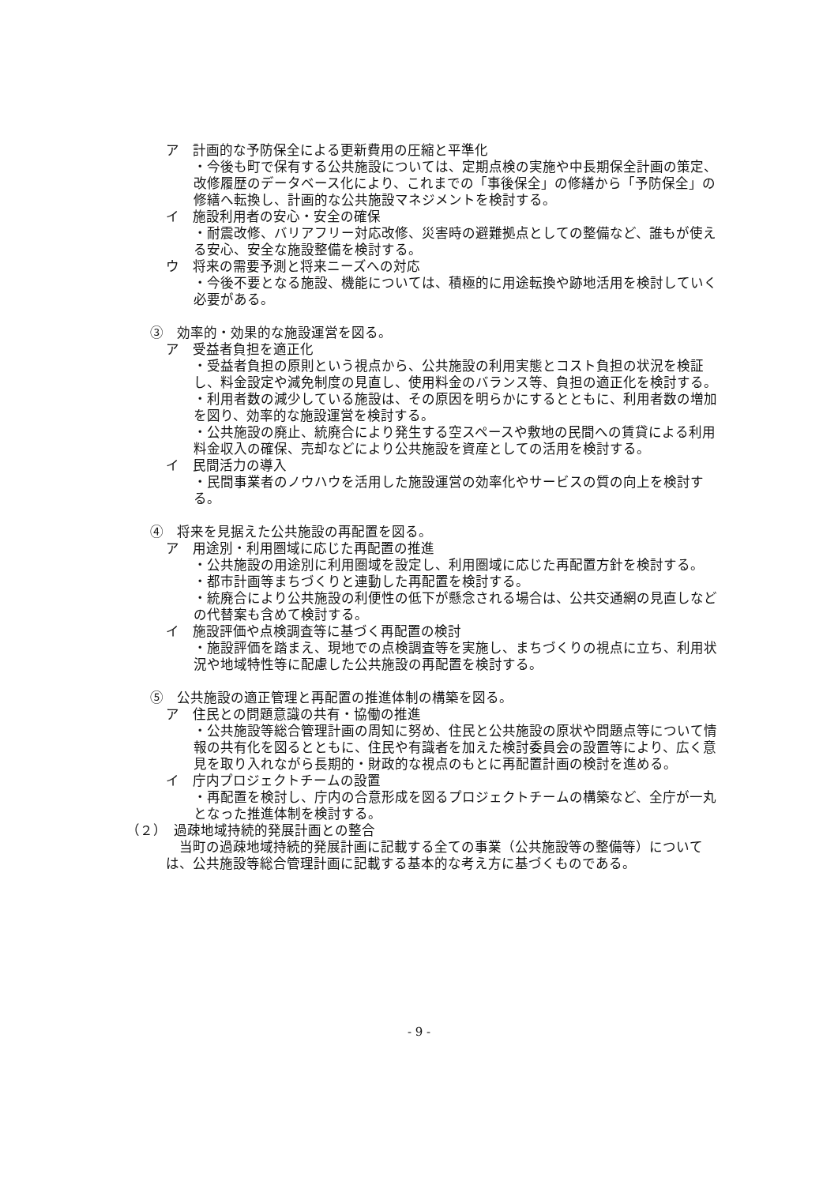ア　計画的な予防保全による更新費用の圧縮と平準化
・今後も町で保有する公共施設については、定期点検の実施や中長期保全計画の策定、改修履歴のデータベース化により、これまでの「事後保全」の修繕から「予防保全」の修繕へ転換し、計画的な公共施設マネジメントを検討する。
イ　施設利用者の安心・安全の確保
・耐震改修、バリアフリー対応改修、災害時の避難拠点としての整備など、誰もが使える安心、安全な施設整備を検討する。
ウ　将来の需要予測と将来ニーズへの対応
・今後不要となる施設、機能については、積極的に用途転換や跡地活用を検討していく必要がある。
③　効率的・効果的な施設運営を図る。
ア　受益者負担を適正化
・受益者負担の原則という視点から、公共施設の利用実態とコスト負担の状況を検証し、料金設定や減免制度の見直し、使用料金のバランス等、負担の適正化を検討する。
・利用者数の減少している施設は、その原因を明らかにするとともに、利用者数の増加を図り、効率的な施設運営を検討する。
・公共施設の廃止、統廃合により発生する空スペースや敷地の民間への賃貸による利用料金収入の確保、売却などにより公共施設を資産としての活用を検討する。
イ　民間活力の導入
・民間事業者のノウハウを活用した施設運営の効率化やサービスの質の向上を検討する。
④　将来を見据えた公共施設の再配置を図る。
ア　用途別・利用圏域に応じた再配置の推進
・公共施設の用途別に利用圏域を設定し、利用圏域に応じた再配置方針を検討する。
・都市計画等まちづくりと連動した再配置を検討する。
・統廃合により公共施設の利便性の低下が懸念される場合は、公共交通網の見直しなどの代替案も含めて検討する。
イ　施設評価や点検調査等に基づく再配置の検討
・施設評価を踏まえ、現地での点検調査等を実施し、まちづくりの視点に立ち、利用状況や地域特性等に配慮した公共施設の再配置を検討する。
⑤　公共施設の適正管理と再配置の推進体制の構築を図る。
ア　住民との問題意識の共有・協働の推進
・公共施設等総合管理計画の周知に努め、住民と公共施設の原状や問題点等について情報の共有化を図るとともに、住民や有識者を加えた検討委員会の設置等により、広く意見を取り入れながら長期的・財政的な視点のもとに再配置計画の検討を進める。
イ　庁内プロジェクトチームの設置
・再配置を検討し、庁内の合意形成を図るプロジェクトチームの構築など、全庁が一丸となった推進体制を検討する。
（２）　過疎地域持続的発展計画との整合
　当町の過疎地域持続的発展計画に記載する全ての事業（公共施設等の整備等）については、公共施設等総合管理計画に記載する基本的な考え方に基づくものである。
- 9 -